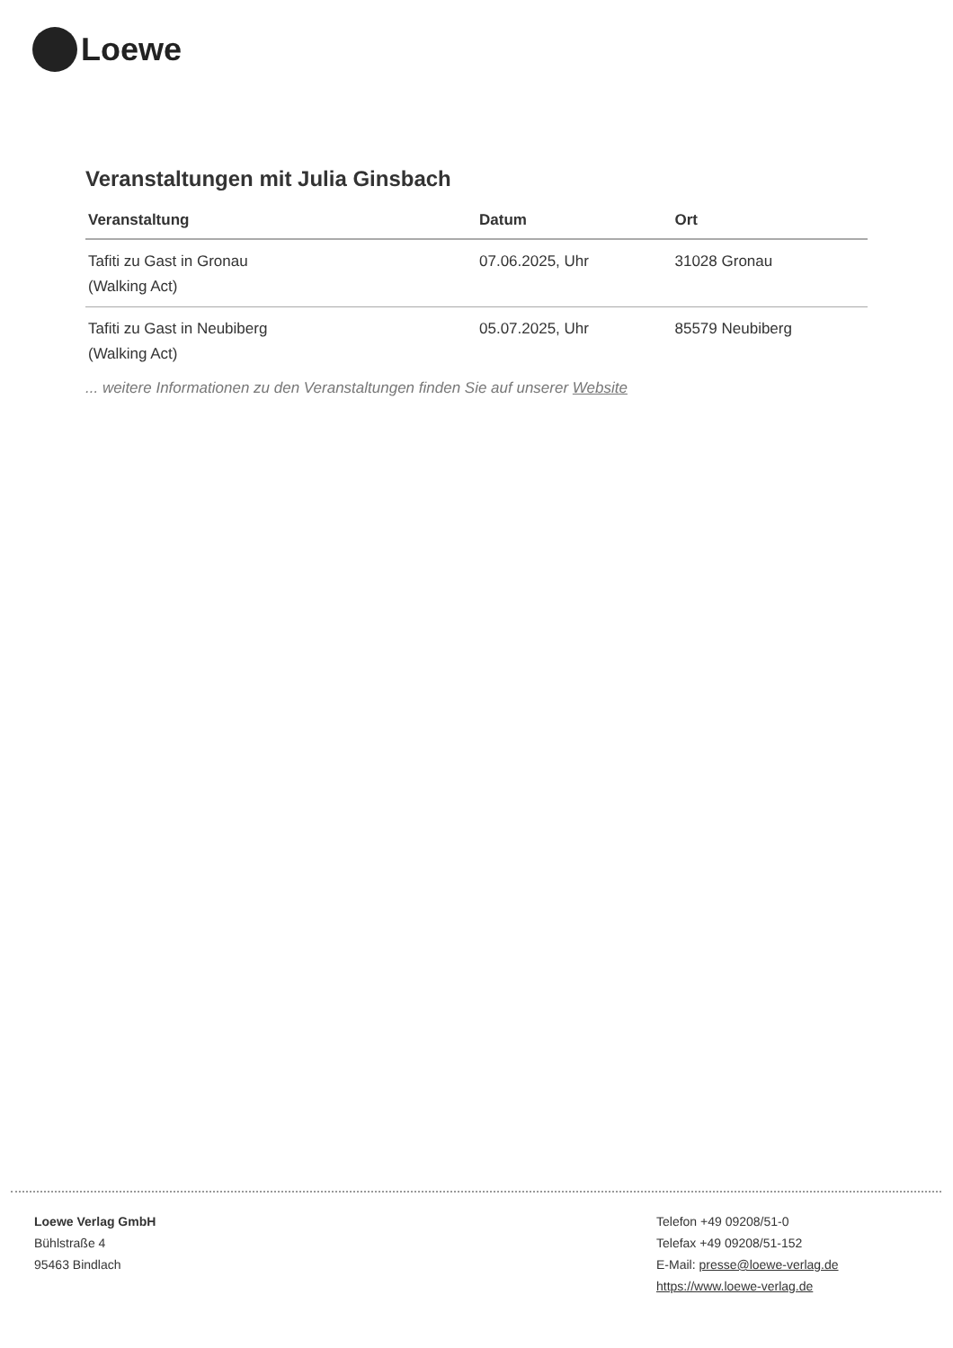Loewe
Veranstaltungen mit Julia Ginsbach
| Veranstaltung | Datum | Ort |
| --- | --- | --- |
| Tafiti zu Gast in Gronau (Walking Act) | 07.06.2025, Uhr | 31028 Gronau |
| Tafiti zu Gast in Neubiberg (Walking Act) | 05.07.2025, Uhr | 85579 Neubiberg |
... weitere Informationen zu den Veranstaltungen finden Sie auf unserer Website
Loewe Verlag GmbH
Bühlstraße 4
95463 Bindlach
Telefon +49 09208/51-0
Telefax +49 09208/51-152
E-Mail: presse@loewe-verlag.de
https://www.loewe-verlag.de